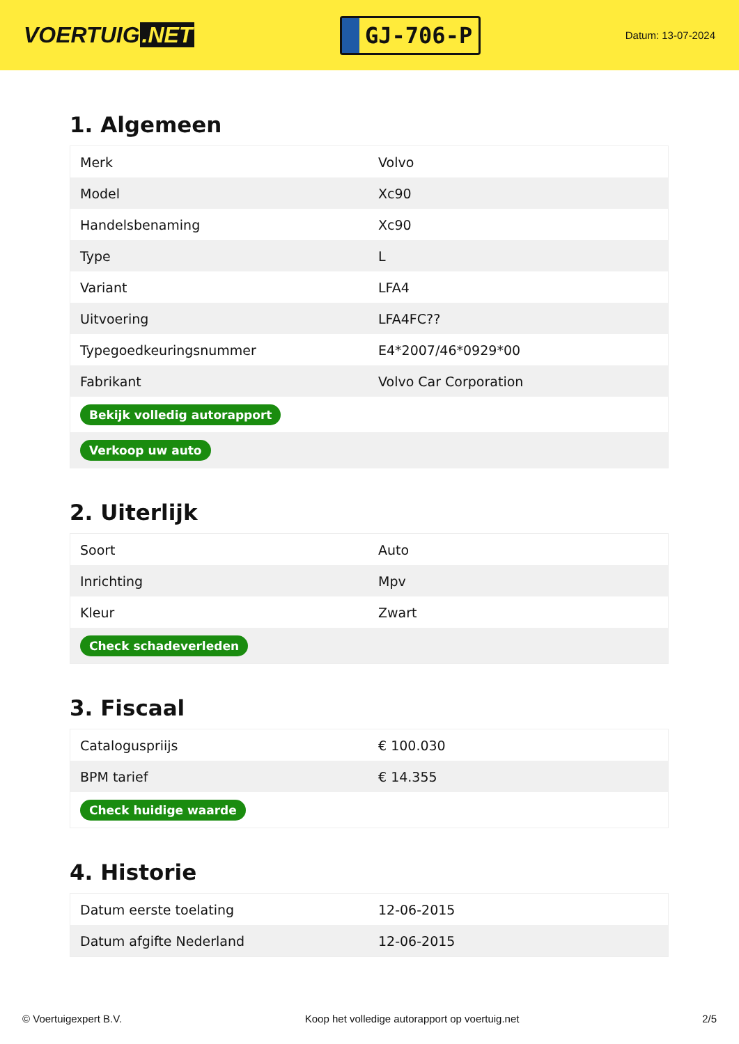VOERTUIG.NET
GJ-706-P
Datum: 13-07-2024
1. Algemeen
| Merk | Volvo |
| Model | Xc90 |
| Handelsbenaming | Xc90 |
| Type | L |
| Variant | LFA4 |
| Uitvoering | LFA4FC?? |
| Typegoedkeuringsnummer | E4*2007/46*0929*00 |
| Fabrikant | Volvo Car Corporation |
| Bekijk volledig autorapport | |
| Verkoop uw auto | |
2. Uiterlijk
| Soort | Auto |
| Inrichting | Mpv |
| Kleur | Zwart |
| Check schadeverleden | |
3. Fiscaal
| Cataloguspriijs | € 100.030 |
| BPM tarief | € 14.355 |
| Check huidige waarde | |
4. Historie
| Datum eerste toelating | 12-06-2015 |
| Datum afgifte Nederland | 12-06-2015 |
© Voertuigexpert B.V. Koop het volledige autorapport op voertuig.net 2/5